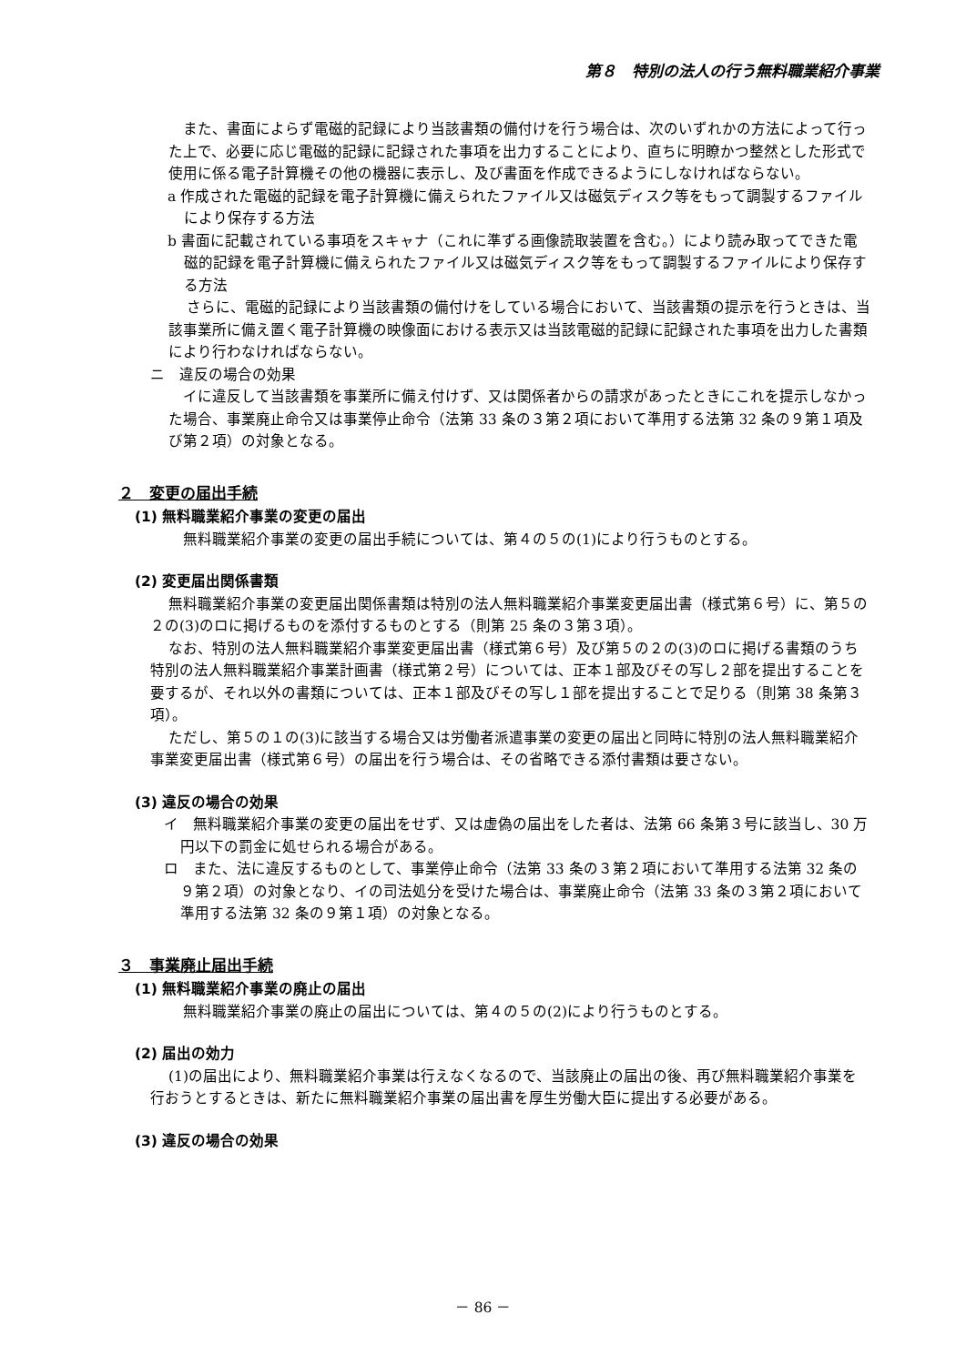第８　特別の法人の行う無料職業紹介事業
また、書面によらず電磁的記録により当該書類の備付けを行う場合は、次のいずれかの方法によって行った上で、必要に応じ電磁的記録に記録された事項を出力することにより、直ちに明瞭かつ整然とした形式で使用に係る電子計算機その他の機器に表示し、及び書面を作成できるようにしなければならない。
a 作成された電磁的記録を電子計算機に備えられたファイル又は磁気ディスク等をもって調製するファイルにより保存する方法
b 書面に記載されている事項をスキャナ（これに準ずる画像読取装置を含む。）により読み取ってできた電磁的記録を電子計算機に備えられたファイル又は磁気ディスク等をもって調製するファイルにより保存する方法
さらに、電磁的記録により当該書類の備付けをしている場合において、当該書類の提示を行うときは、当該事業所に備え置く電子計算機の映像面における表示又は当該電磁的記録に記録された事項を出力した書類により行わなければならない。
ニ　違反の場合の効果
イに違反して当該書類を事業所に備え付けず、又は関係者からの請求があったときにこれを提示しなかった場合、事業廃止命令又は事業停止命令（法第 33 条の３第２項において準用する法第 32 条の９第１項及び第２項）の対象となる。
２　変更の届出手続
(1) 無料職業紹介事業の変更の届出
無料職業紹介事業の変更の届出手続については、第４の５の(1)により行うものとする。
(2) 変更届出関係書類
無料職業紹介事業の変更届出関係書類は特別の法人無料職業紹介事業変更届出書（様式第６号）に、第５の２の(3)のロに掲げるものを添付するものとする（則第 25 条の３第３項）。
なお、特別の法人無料職業紹介事業変更届出書（様式第６号）及び第５の２の(3)のロに掲げる書類のうち特別の法人無料職業紹介事業計画書（様式第２号）については、正本１部及びその写し２部を提出することを要するが、それ以外の書類については、正本１部及びその写し１部を提出することで足りる（則第 38 条第３項）。
ただし、第５の１の(3)に該当する場合又は労働者派遣事業の変更の届出と同時に特別の法人無料職業紹介事業変更届出書（様式第６号）の届出を行う場合は、その省略できる添付書類は要さない。
(3) 違反の場合の効果
イ　無料職業紹介事業の変更の届出をせず、又は虚偽の届出をした者は、法第 66 条第３号に該当し、30 万円以下の罰金に処せられる場合がある。
ロ　また、法に違反するものとして、事業停止命令（法第 33 条の３第２項において準用する法第 32 条の９第２項）の対象となり、イの司法処分を受けた場合は、事業廃止命令（法第 33 条の３第２項において準用する法第 32 条の９第１項）の対象となる。
３　事業廃止届出手続
(1) 無料職業紹介事業の廃止の届出
無料職業紹介事業の廃止の届出については、第４の５の(2)により行うものとする。
(2) 届出の効力
(1)の届出により、無料職業紹介事業は行えなくなるので、当該廃止の届出の後、再び無料職業紹介事業を行おうとするときは、新たに無料職業紹介事業の届出書を厚生労働大臣に提出する必要がある。
(3) 違反の場合の効果
－ 86 －